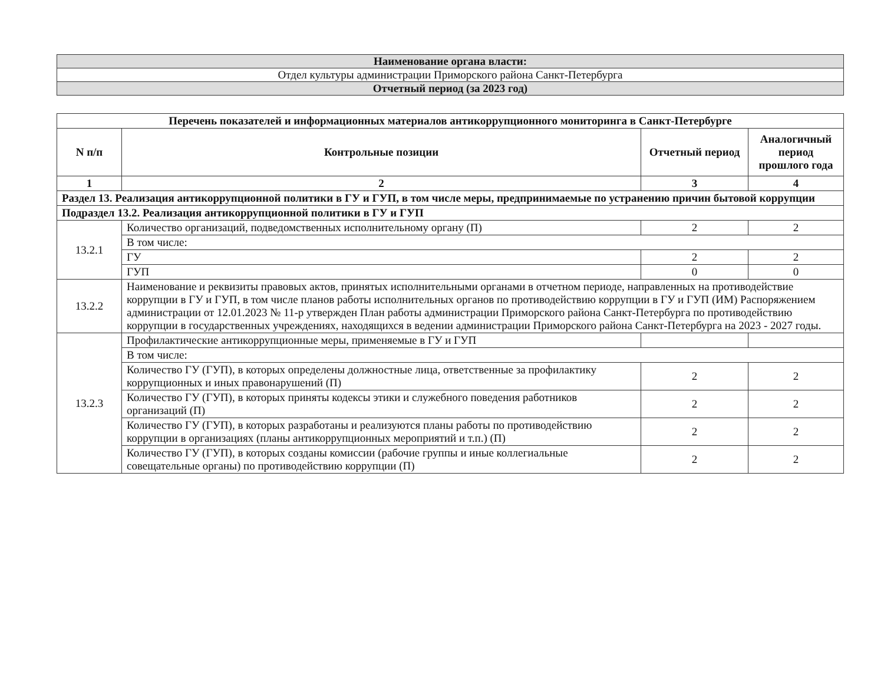| Наименование органа власти: |
| Отдел культуры администрации Приморского района Санкт-Петербурга |
| Отчетный период (за 2023 год) |
| Перечень показателей и информационных материалов антикоррупционного мониторинга в Санкт-Петербурге | | | |
| --- | --- | --- | --- |
| N п/п | Контрольные позиции | Отчетный период | Аналогичный период прошлого года |
| 1 | 2 | 3 | 4 |
| Раздел 13. Реализация антикоррупционной политики в ГУ и ГУП, в том числе меры, предпринимаемые по устранению причин бытовой коррупции | | | |
| Подраздел 13.2. Реализация антикоррупционной политики в ГУ и ГУП | | | |
| 13.2.1 | Количество организаций, подведомственных исполнительному органу (П) | 2 | 2 |
| | В том числе: | | |
| | ГУ | 2 | 2 |
| | ГУП | 0 | 0 |
| 13.2.2 | Наименование и реквизиты правовых актов, принятых исполнительными органами в отчетном периоде, направленных на противодействие коррупции в ГУ и ГУП, в том числе планов работы исполнительных органов по противодействию коррупции в ГУ и ГУП (ИМ) Распоряжением администрации от 12.01.2023 № 11-р утвержден План работы администрации Приморского района Санкт-Петербурга по противодействию коррупции в государственных учреждениях, находящихся в ведении администрации Приморского района Санкт-Петербурга на 2023 - 2027 годы. | | |
| 13.2.3 | Профилактические антикоррупционные меры, применяемые в ГУ и ГУП | | |
| | В том числе: | | |
| | Количество ГУ (ГУП), в которых определены должностные лица, ответственные за профилактику коррупционных и иных правонарушений (П) | 2 | 2 |
| | Количество ГУ (ГУП), в которых приняты кодексы этики и служебного поведения работников организаций (П) | 2 | 2 |
| | Количество ГУ (ГУП), в которых разработаны и реализуются планы работы по противодействию коррупции в организациях (планы антикоррупционных мероприятий и т.п.) (П) | 2 | 2 |
| | Количество ГУ (ГУП), в которых созданы комиссии (рабочие группы и иные коллегиальные совещательные органы) по противодействию коррупции (П) | 2 | 2 |